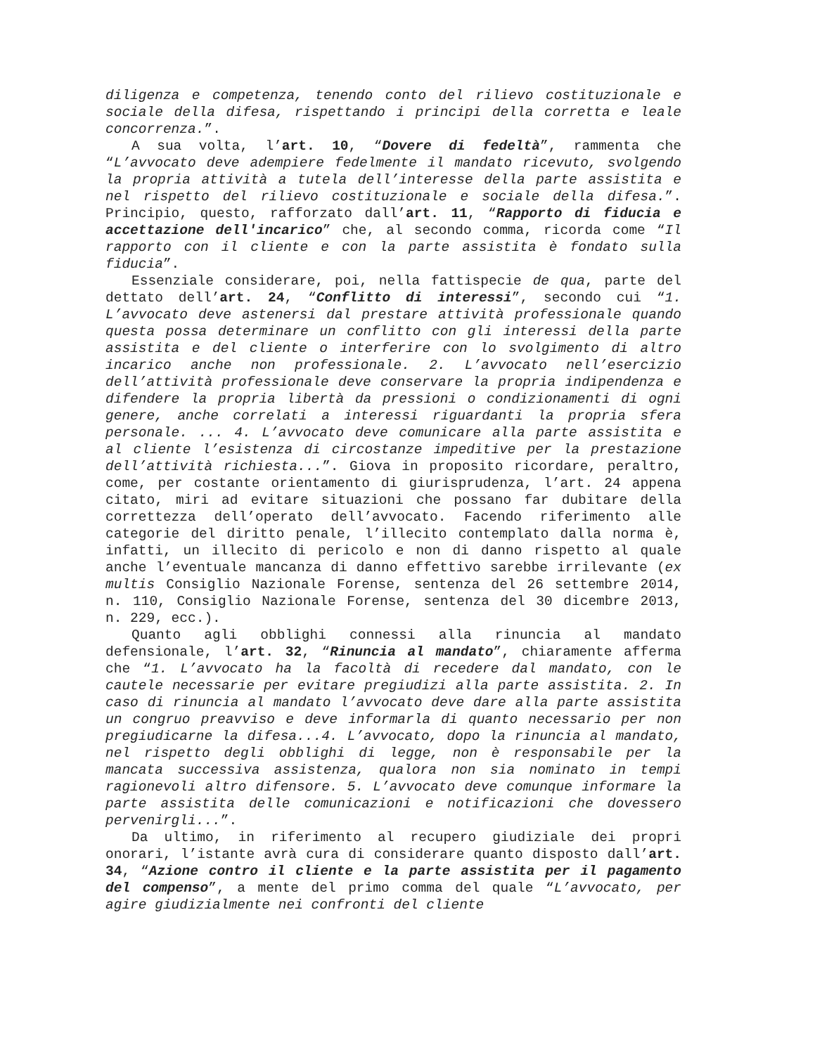diligenza e competenza, tenendo conto del rilievo costituzionale e sociale della difesa, rispettando i principi della corretta e leale concorrenza.”.
A sua volta, l’art. 10, “Dovere di fedeltà”, rammenta che “L’avvocato deve adempiere fedelmente il mandato ricevuto, svolgendo la propria attività a tutela dell’interesse della parte assistita e nel rispetto del rilievo costituzionale e sociale della difesa.”. Principio, questo, rafforzato dall’art. 11, “Rapporto di fiducia e accettazione dell'incarico” che, al secondo comma, ricorda come “Il rapporto con il cliente e con la parte assistita è fondato sulla fiducia”.
Essenziale considerare, poi, nella fattispecie de qua, parte del dettato dell’art. 24, “Conflitto di interessi”, secondo cui “1. L’avvocato deve astenersi dal prestare attività professionale quando questa possa determinare un conflitto con gli interessi della parte assistita e del cliente o interferire con lo svolgimento di altro incarico anche non professionale. 2. L’avvocato nell’esercizio dell’attività professionale deve conservare la propria indipendenza e difendere la propria libertà da pressioni o condizionamenti di ogni genere, anche correlati a interessi riguardanti la propria sfera personale. ... 4. L’avvocato deve comunicare alla parte assistita e al cliente l’esistenza di circostanze impeditive per la prestazione dell’attività richiesta...”. Giova in proposito ricordare, peraltro, come, per costante orientamento di giurisprudenza, l’art. 24 appena citato, miri ad evitare situazioni che possano far dubitare della correttezza dell’operato dell’avvocato. Facendo riferimento alle categorie del diritto penale, l’illecito contemplato dalla norma è, infatti, un illecito di pericolo e non di danno rispetto al quale anche l’eventuale mancanza di danno effettivo sarebbe irrilevante (ex multis Consiglio Nazionale Forense, sentenza del 26 settembre 2014, n. 110, Consiglio Nazionale Forense, sentenza del 30 dicembre 2013, n. 229, ecc.).
Quanto agli obblighi connessi alla rinuncia al mandato defensionale, l’art. 32, “Rinuncia al mandato”, chiaramente afferma che “1. L’avvocato ha la facoltà di recedere dal mandato, con le cautele necessarie per evitare pregiudizi alla parte assistita. 2. In caso di rinuncia al mandato l’avvocato deve dare alla parte assistita un congruo preavviso e deve informarla di quanto necessario per non pregiudicarne la difesa...4. L’avvocato, dopo la rinuncia al mandato, nel rispetto degli obblighi di legge, non è responsabile per la mancata successiva assistenza, qualora non sia nominato in tempi ragionevoli altro difensore. 5. L’avvocato deve comunque informare la parte assistita delle comunicazioni e notificazioni che dovessero pervenirgli...”.
Da ultimo, in riferimento al recupero giudiziale dei propri onorari, l’istante avrà cura di considerare quanto disposto dall’art. 34, “Azione contro il cliente e la parte assistita per il pagamento del compenso”, a mente del primo comma del quale “L’avvocato, per agire giudizialmente nei confronti del cliente